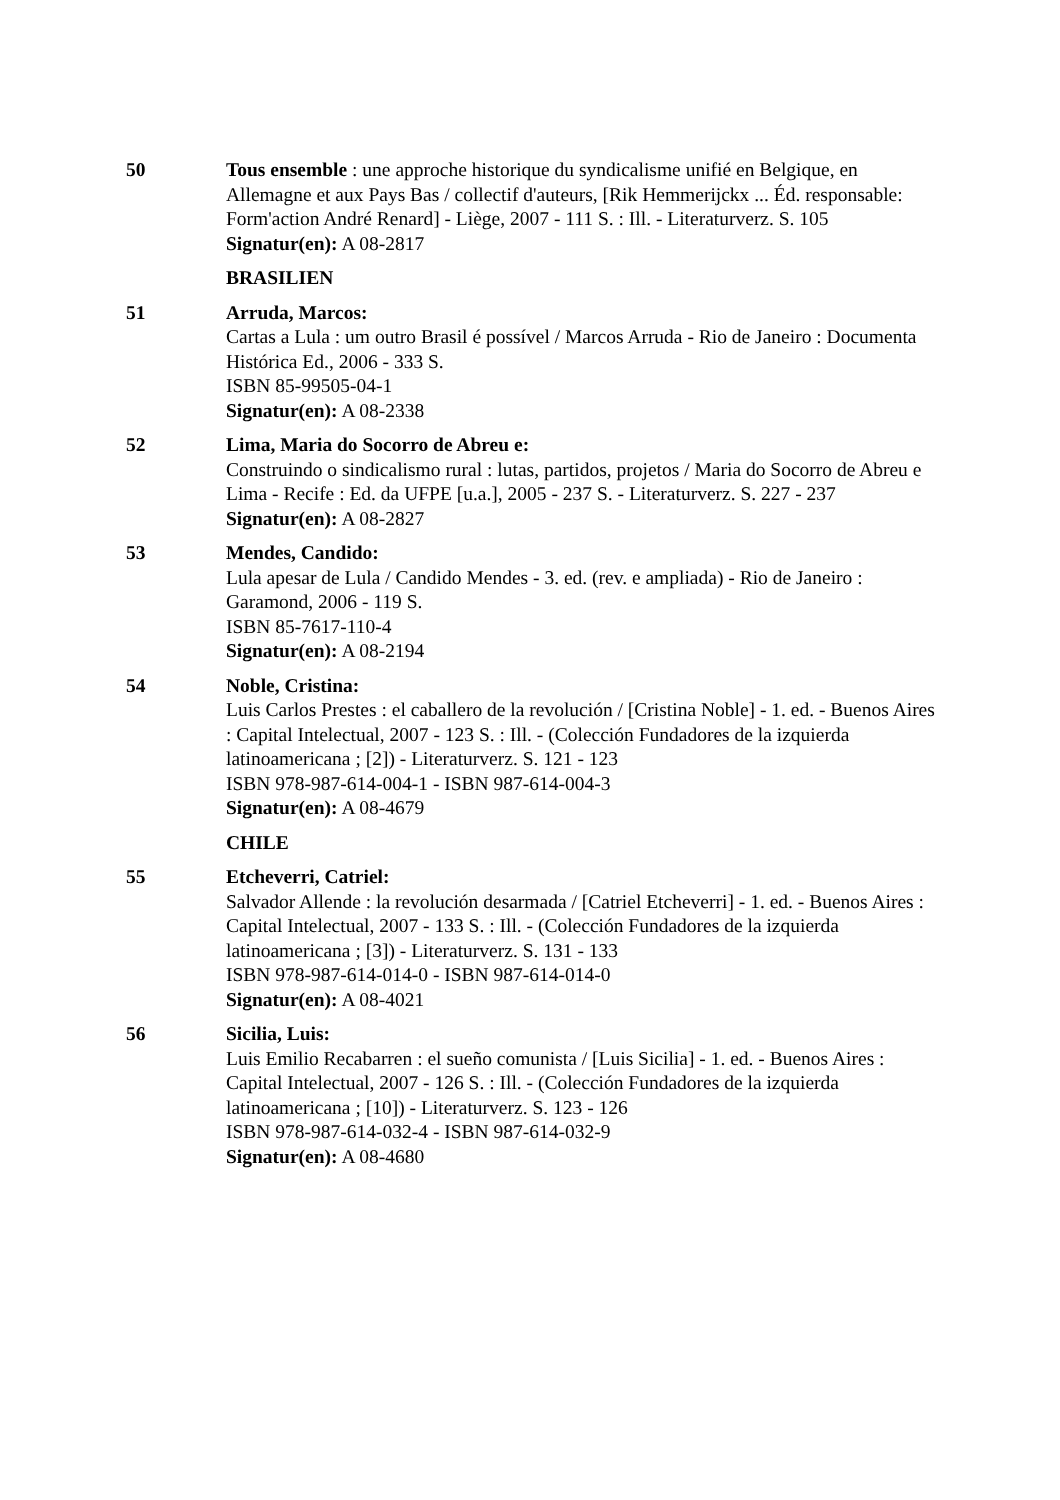50 Tous ensemble : une approche historique du syndicalisme unifié en Belgique, en Allemagne et aux Pays Bas / collectif d'auteurs, [Rik Hemmerijckx ... Éd. responsable: Form'action André Renard] - Liège, 2007 - 111 S. : Ill. - Literaturverz. S. 105
Signatur(en): A 08-2817
BRASILIEN
51 Arruda, Marcos:
Cartas a Lula : um outro Brasil é possível / Marcos Arruda - Rio de Janeiro : Documenta Histórica Ed., 2006 - 333 S.
ISBN 85-99505-04-1
Signatur(en): A 08-2338
52 Lima, Maria do Socorro de Abreu e:
Construindo o sindicalismo rural : lutas, partidos, projetos / Maria do Socorro de Abreu e Lima - Recife : Ed. da UFPE [u.a.], 2005 - 237 S. - Literaturverz. S. 227 - 237
Signatur(en): A 08-2827
53 Mendes, Candido:
Lula apesar de Lula / Candido Mendes - 3. ed. (rev. e ampliada) - Rio de Janeiro : Garamond, 2006 - 119 S.
ISBN 85-7617-110-4
Signatur(en): A 08-2194
54 Noble, Cristina:
Luis Carlos Prestes : el caballero de la revolución / [Cristina Noble] - 1. ed. - Buenos Aires : Capital Intelectual, 2007 - 123 S. : Ill. - (Colección Fundadores de la izquierda latinoamericana ; [2]) - Literaturverz. S. 121 - 123
ISBN 978-987-614-004-1 - ISBN 987-614-004-3
Signatur(en): A 08-4679
CHILE
55 Etcheverri, Catriel:
Salvador Allende : la revolución desarmada / [Catriel Etcheverri] - 1. ed. - Buenos Aires : Capital Intelectual, 2007 - 133 S. : Ill. - (Colección Fundadores de la izquierda latinoamericana ; [3]) - Literaturverz. S. 131 - 133
ISBN 978-987-614-014-0 - ISBN 987-614-014-0
Signatur(en): A 08-4021
56 Sicilia, Luis:
Luis Emilio Recabarren : el sueño comunista / [Luis Sicilia] - 1. ed. - Buenos Aires : Capital Intelectual, 2007 - 126 S. : Ill. - (Colección Fundadores de la izquierda latinoamericana ; [10]) - Literaturverz. S. 123 - 126
ISBN 978-987-614-032-4 - ISBN 987-614-032-9
Signatur(en): A 08-4680